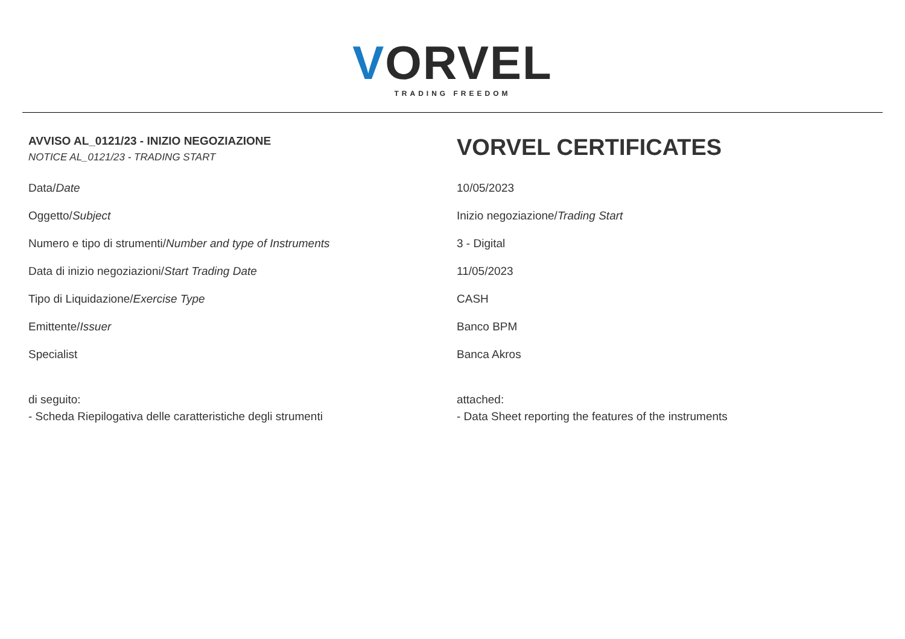VORVEL
TRADING FREEDOM
| AVVISO AL_0121/23 - INIZIO NEGOZIAZIONE NOTICE AL_0121/23 - TRADING START | VORVEL CERTIFICATES |
| Data/ Date | 10/05/2023 |
| Oggetto/ Subject | Inizio negoziazione/ Trading Start |
| Numero e tipo di strumenti/ Number and type of Instruments | 3 - Digital |
| Data di inizio negoziazioni/ Start Trading Date | 11/05/2023 |
| Tipo di Liquidazione/ Exercise Type | CASH |
| Emittente/ Issuer | Banco BPM |
| Specialist | Banca Akros |
| di seguito: - Scheda Riepilogativa delle caratteristiche degli strumenti | attached: - Data Sheet reporting the features of the instruments |